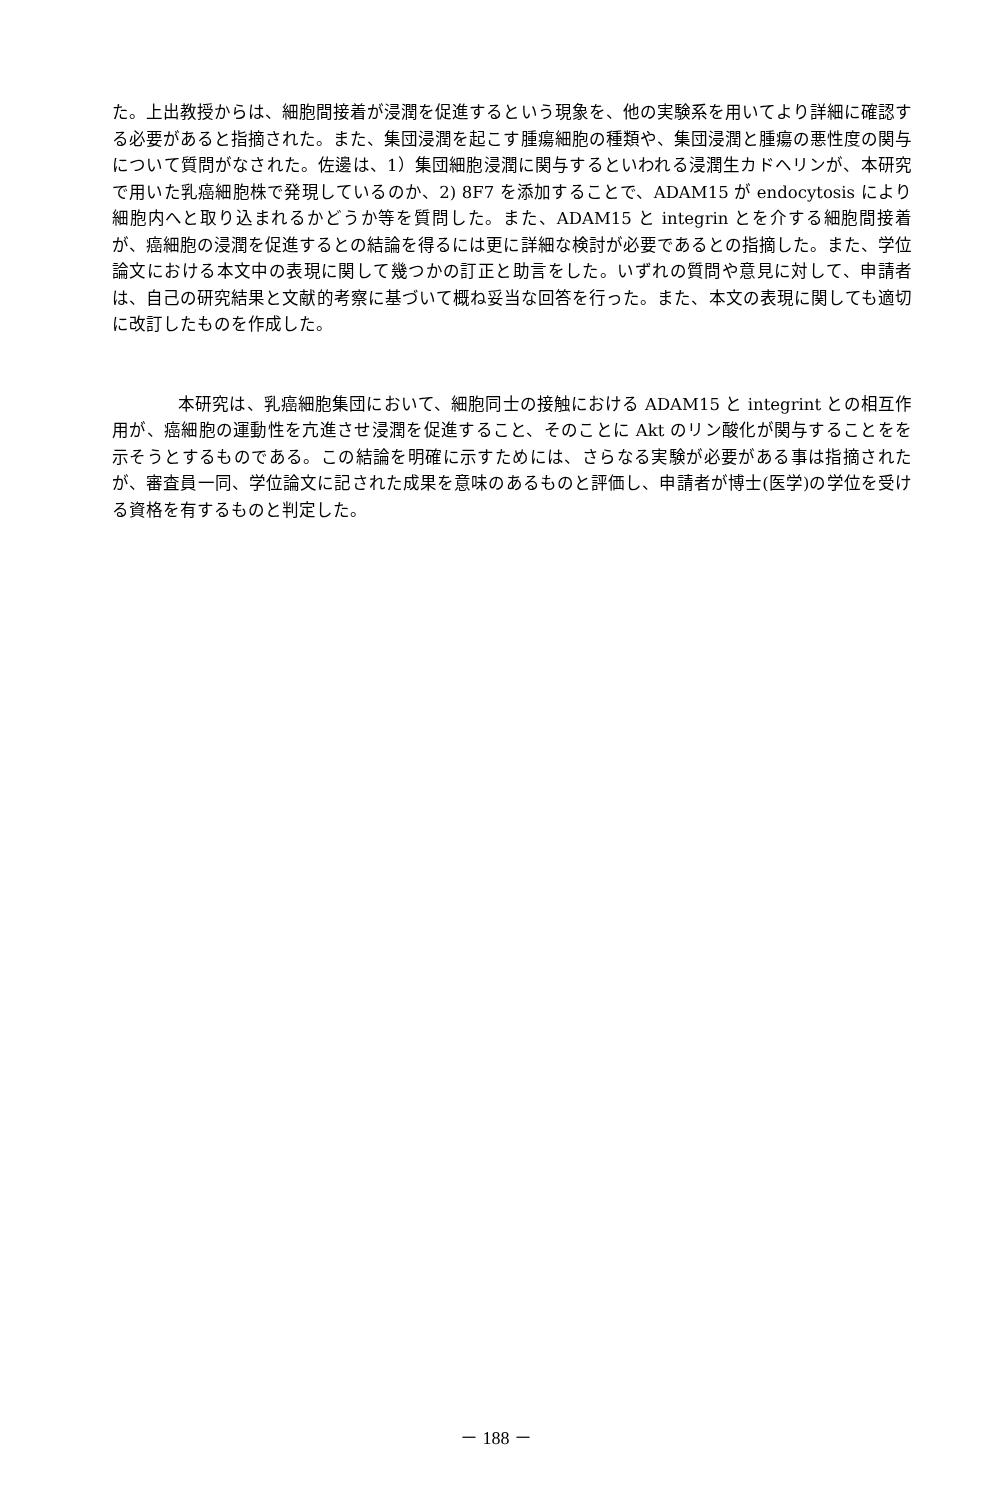た。上出教授からは、細胞間接着が浸潤を促進するという現象を、他の実験系を用いてより詳細に確認する必要があると指摘された。また、集団浸潤を起こす腫瘍細胞の種類や、集団浸潤と腫瘍の悪性度の関与について質問がなされた。佐邊は、1）集団細胞浸潤に関与するといわれる浸潤生カドヘリンが、本研究で用いた乳癌細胞株で発現しているのか、2) 8F7 を添加することで、ADAM15 が endocytosis により細胞内へと取り込まれるかどうか等を質問した。また、ADAM15 と integrin とを介する細胞間接着が、癌細胞の浸潤を促進するとの結論を得るには更に詳細な検討が必要であるとの指摘した。また、学位論文における本文中の表現に関して幾つかの訂正と助言をした。いずれの質問や意見に対して、申請者は、自己の研究結果と文献的考察に基づいて概ね妥当な回答を行った。また、本文の表現に関しても適切に改訂したものを作成した。
本研究は、乳癌細胞集団において、細胞同士の接触における ADAM15 と integrint との相互作用が、癌細胞の運動性を亢進させ浸潤を促進すること、そのことに Akt のリン酸化が関与することをを示そうとするものである。この結論を明確に示すためには、さらなる実験が必要がある事は指摘されたが、審査員一同、学位論文に記された成果を意味のあるものと評価し、申請者が博士(医学)の学位を受ける資格を有するものと判定した。
－ 188 －